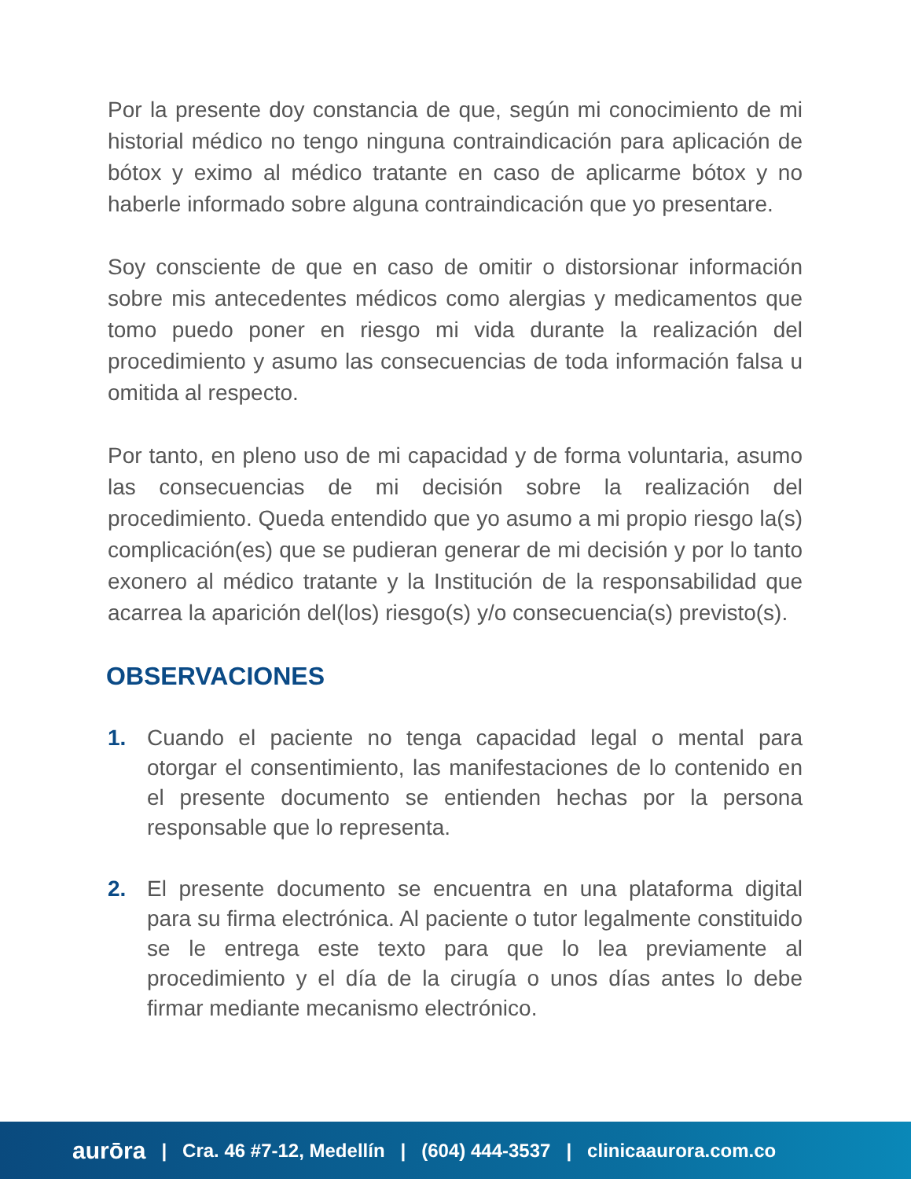Por la presente doy constancia de que, según mi conocimiento de mi historial médico no tengo ninguna contraindicación para aplicación de bótox y eximo al médico tratante en caso de aplicarme bótox y no haberle informado sobre alguna contraindicación que yo presentare.
Soy consciente de que en caso de omitir o distorsionar información sobre mis antecedentes médicos como alergias y medicamentos que tomo puedo poner en riesgo mi vida durante la realización del procedimiento y asumo las consecuencias de toda información falsa u omitida al respecto.
Por tanto, en pleno uso de mi capacidad y de forma voluntaria, asumo las consecuencias de mi decisión sobre la realización del procedimiento. Queda entendido que yo asumo a mi propio riesgo la(s) complicación(es) que se pudieran generar de mi decisión y por lo tanto exonero al médico tratante y la Institución de la responsabilidad que acarrea la aparición del(los) riesgo(s) y/o consecuencia(s) previsto(s).
OBSERVACIONES
1. Cuando el paciente no tenga capacidad legal o mental para otorgar el consentimiento, las manifestaciones de lo contenido en el presente documento se entienden hechas por la persona responsable que lo representa.
2. El presente documento se encuentra en una plataforma digital para su firma electrónica. Al paciente o tutor legalmente constituido se le entrega este texto para que lo lea previamente al procedimiento y el día de la cirugía o unos días antes lo debe firmar mediante mecanismo electrónico.
aurōra | Cra. 46 #7-12, Medellín | (604) 444-3537 | clinicaaurora.com.co